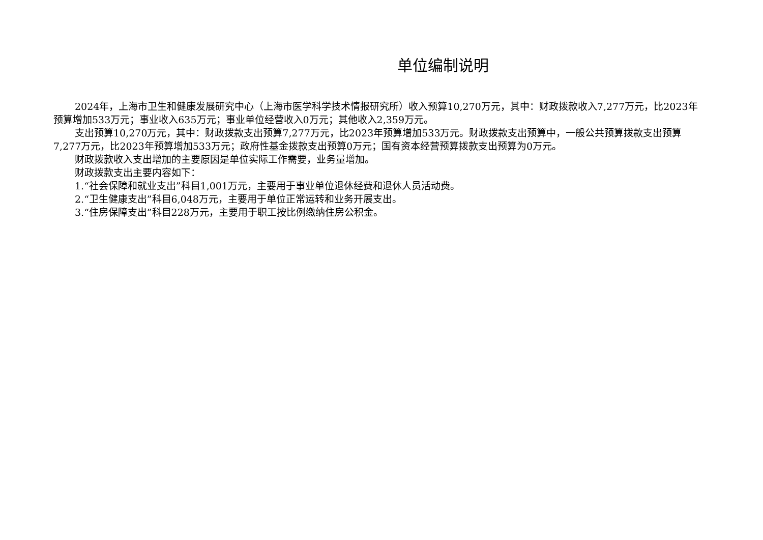单位编制说明
2024年，上海市卫生和健康发展研究中心（上海市医学科学技术情报研究所）收入预算10,270万元，其中：财政拨款收入7,277万元，比2023年预算增加533万元；事业收入635万元；事业单位经营收入0万元；其他收入2,359万元。
支出预算10,270万元，其中：财政拨款支出预算7,277万元，比2023年预算增加533万元。财政拨款支出预算中，一般公共预算拨款支出预算7,277万元，比2023年预算增加533万元；政府性基金拨款支出预算0万元；国有资本经营预算拨款支出预算为0万元。
财政拨款收入支出增加的主要原因是单位实际工作需要，业务量增加。
财政拨款支出主要内容如下：
1.“社会保障和就业支出”科目1,001万元，主要用于事业单位退休经费和退休人员活动费。
2.“卫生健康支出”科目6,048万元，主要用于单位正常运转和业务开展支出。
3.“住房保障支出”科目228万元，主要用于职工按比例缴纳住房公积金。